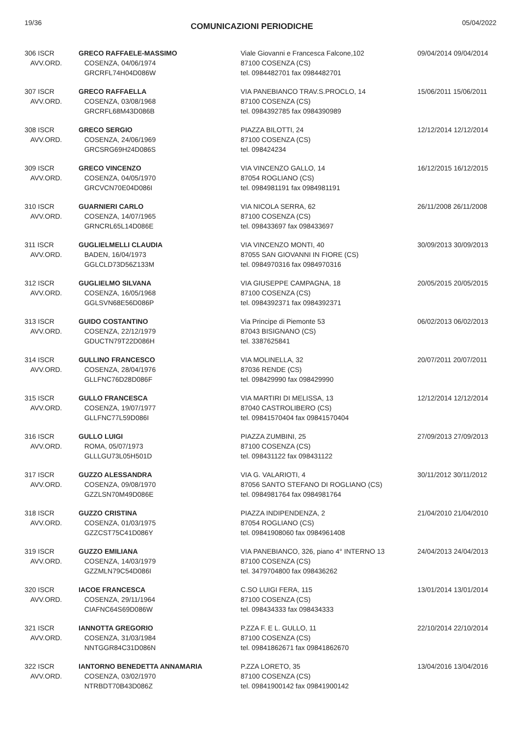19/36 COMUNICAZIONI PERIODICHE 05/04/2022
| 306 ISCR AVV.ORD. | GRECO RAFFAELE-MASSIMO COSENZA, 04/06/1974 GRCRFL74H04D086W | Viale Giovanni e Francesca Falcone,102 87100 COSENZA (CS) tel. 0984482701 fax 0984482701 | 09/04/2014 09/04/2014 |
| 307 ISCR AVV.ORD. | GRECO RAFFAELLA COSENZA, 03/08/1968 GRCRFL68M43D086B | VIA PANEBIANCO TRAV.S.PROCLO, 14 87100 COSENZA (CS) tel. 0984392785 fax 0984390989 | 15/06/2011 15/06/2011 |
| 308 ISCR AVV.ORD. | GRECO SERGIO COSENZA, 24/06/1969 GRCSRG69H24D086S | PIAZZA BILOTTI, 24 87100 COSENZA (CS) tel. 098424234 | 12/12/2014 12/12/2014 |
| 309 ISCR AVV.ORD. | GRECO VINCENZO COSENZA, 04/05/1970 GRCVCN70E04D086I | VIA VINCENZO GALLO, 14 87054 ROGLIANO (CS) tel. 0984981191 fax 0984981191 | 16/12/2015 16/12/2015 |
| 310 ISCR AVV.ORD. | GUARNIERI CARLO COSENZA, 14/07/1965 GRNCRL65L14D086E | VIA NICOLA SERRA, 62 87100 COSENZA (CS) tel. 098433697 fax 098433697 | 26/11/2008 26/11/2008 |
| 311 ISCR AVV.ORD. | GUGLIELMELLI CLAUDIA BADEN, 16/04/1973 GGLCLD73D56Z133M | VIA VINCENZO MONTI, 40 87055 SAN GIOVANNI IN FIORE (CS) tel. 0984970316 fax 0984970316 | 30/09/2013 30/09/2013 |
| 312 ISCR AVV.ORD. | GUGLIELMO SILVANA COSENZA, 16/05/1968 GGLSVN68E56D086P | VIA GIUSEPPE CAMPAGNA, 18 87100 COSENZA (CS) tel. 0984392371 fax 0984392371 | 20/05/2015 20/05/2015 |
| 313 ISCR AVV.ORD. | GUIDO COSTANTINO COSENZA, 22/12/1979 GDUCTN79T22D086H | Via Principe di Piemonte 53 87043 BISIGNANO (CS) tel. 3387625841 | 06/02/2013 06/02/2013 |
| 314 ISCR AVV.ORD. | GULLINO FRANCESCO COSENZA, 28/04/1976 GLLFNC76D28D086F | VIA MOLINELLA, 32 87036 RENDE (CS) tel. 098429990 fax 098429990 | 20/07/2011 20/07/2011 |
| 315 ISCR AVV.ORD. | GULLO FRANCESCA COSENZA, 19/07/1977 GLLFNC77L59D086I | VIA MARTIRI DI MELISSA, 13 87040 CASTROLIBERO (CS) tel. 09841570404 fax 09841570404 | 12/12/2014 12/12/2014 |
| 316 ISCR AVV.ORD. | GULLO LUIGI ROMA, 05/07/1973 GLLLGU73L05H501D | PIAZZA ZUMBINI, 25 87100 COSENZA (CS) tel. 098431122 fax 098431122 | 27/09/2013 27/09/2013 |
| 317 ISCR AVV.ORD. | GUZZO ALESSANDRA COSENZA, 09/08/1970 GZZLSN70M49D086E | VIA G. VALARIOTI, 4 87056 SANTO STEFANO DI ROGLIANO (CS) tel. 0984981764 fax 0984981764 | 30/11/2012 30/11/2012 |
| 318 ISCR AVV.ORD. | GUZZO CRISTINA COSENZA, 01/03/1975 GZZCST75C41D086Y | PIAZZA INDIPENDENZA, 2 87054 ROGLIANO (CS) tel. 09841908060 fax 0984961408 | 21/04/2010 21/04/2010 |
| 319 ISCR AVV.ORD. | GUZZO EMILIANA COSENZA, 14/03/1979 GZZMLN79C54D086I | VIA PANEBIANCO, 326, piano 4° INTERNO 13 87100 COSENZA (CS) tel. 3479704800 fax 098436262 | 24/04/2013 24/04/2013 |
| 320 ISCR AVV.ORD. | IACOE FRANCESCA COSENZA, 29/11/1964 CIAFNC64S69D086W | C.SO LUIGI FERA, 115 87100 COSENZA (CS) tel. 098434333 fax 098434333 | 13/01/2014 13/01/2014 |
| 321 ISCR AVV.ORD. | IANNOTTA GREGORIO COSENZA, 31/03/1984 NNTGGR84C31D086N | P.ZZA F. E L. GULLO, 11 87100 COSENZA (CS) tel. 09841862671 fax 09841862670 | 22/10/2014 22/10/2014 |
| 322 ISCR AVV.ORD. | IANTORNO BENEDETTA ANNAMARIA COSENZA, 03/02/1970 NTRBDT70B43D086Z | P.ZZA LORETO, 35 87100 COSENZA (CS) tel. 09841900142 fax 09841900142 | 13/04/2016 13/04/2016 |